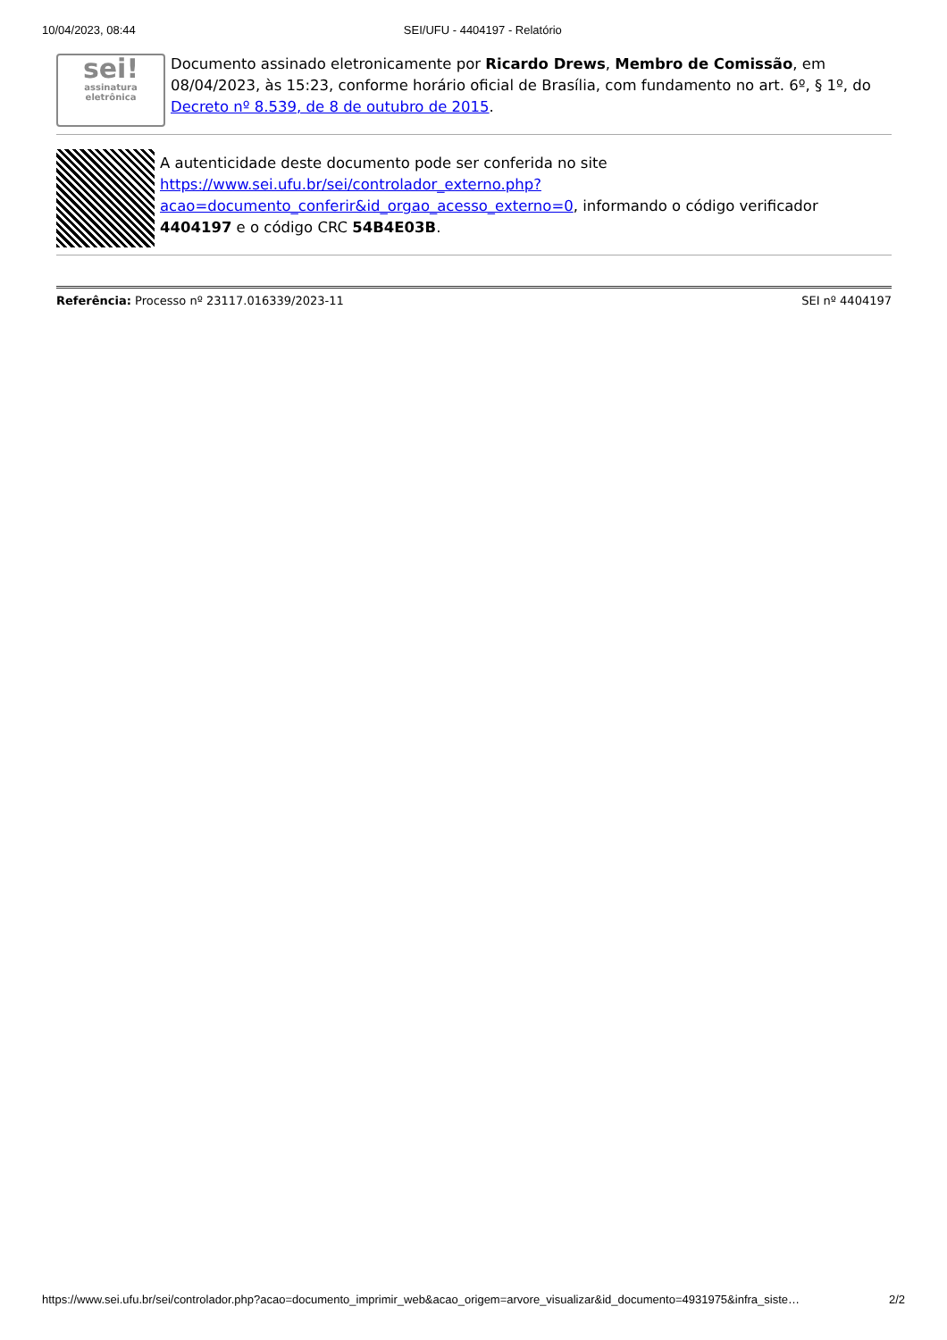10/04/2023, 08:44 SEI/UFU - 4404197 - Relatório
sei!
assinatura eletrônica
Documento assinado eletronicamente por Ricardo Drews, Membro de Comissão, em 08/04/2023, às 15:23, conforme horário oficial de Brasília, com fundamento no art. 6º, § 1º, do Decreto nº 8.539, de 8 de outubro de 2015.
A autenticidade deste documento pode ser conferida no site https://www.sei.ufu.br/sei/controlador_externo.php?acao=documento_conferir&id_orgao_acesso_externo=0, informando o código verificador 4404197 e o código CRC 54B4E03B.
Referência: Processo nº 23117.016339/2023-11 SEI nº 4404197
https://www.sei.ufu.br/sei/controlador.php?acao=documento_imprimir_web&acao_origem=arvore_visualizar&id_documento=4931975&infra_siste… 2/2